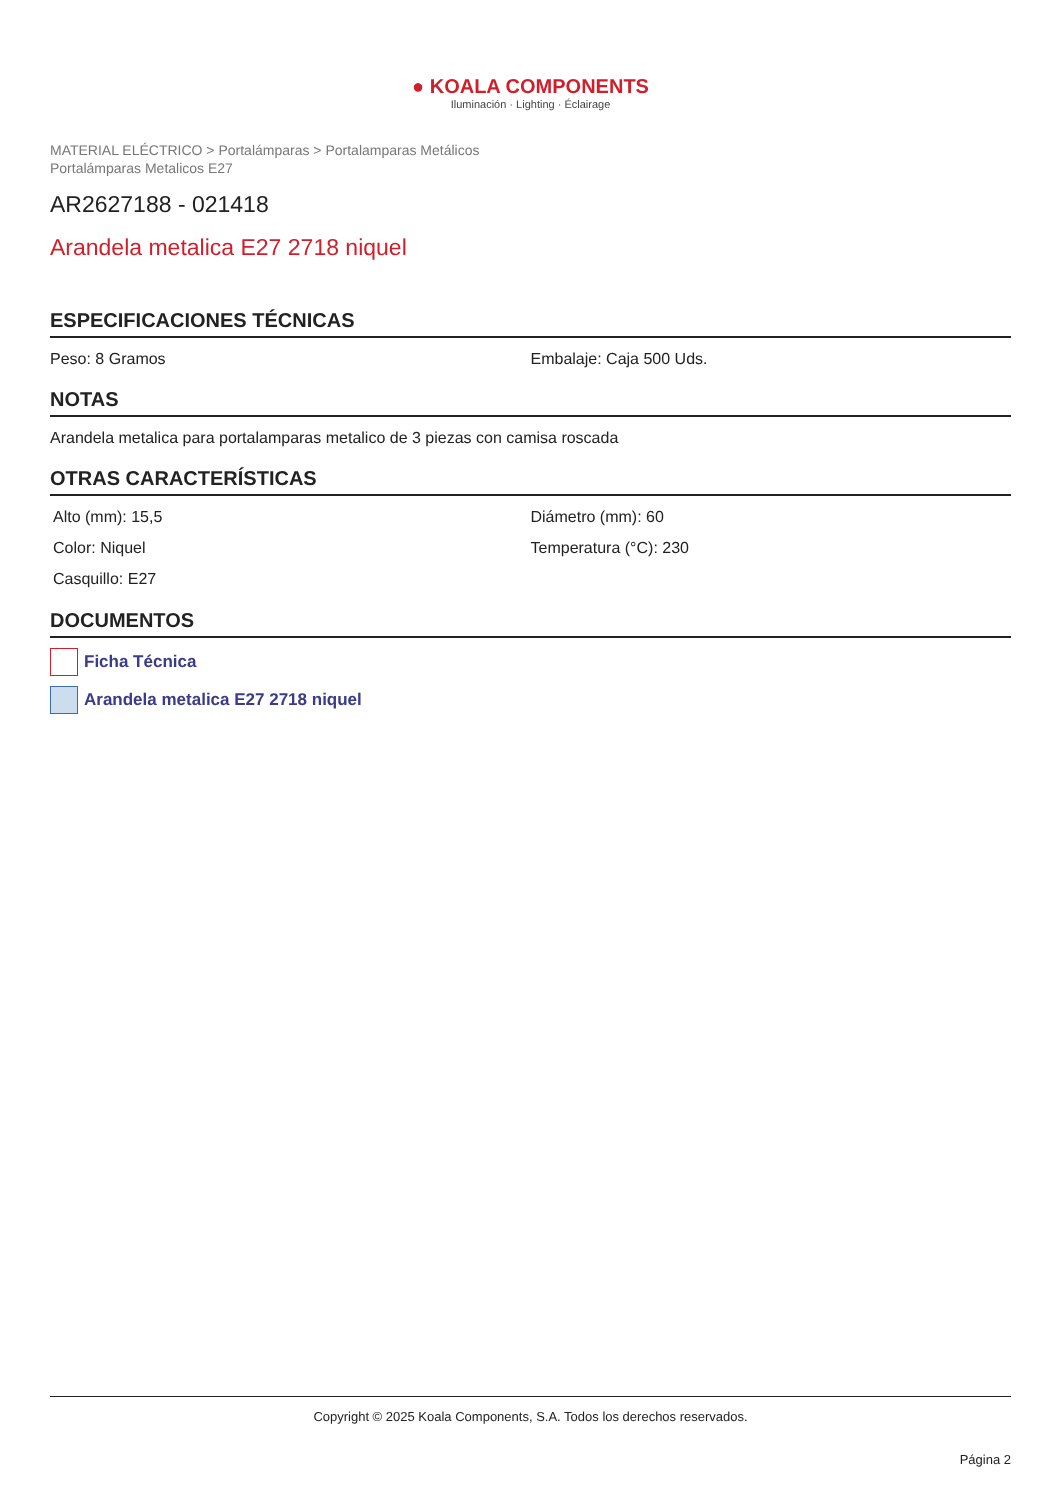● KOALA COMPONENTS
Iluminación · Lighting · Éclairage
MATERIAL ELÉCTRICO > Portalámparas > Portalamparas Metálicos
Portalámparas Metalicos E27
AR2627188 - 021418
Arandela metalica E27 2718 niquel
ESPECIFICACIONES TÉCNICAS
Peso: 8 Gramos Embalaje: Caja 500 Uds.
NOTAS
Arandela metalica para portalamparas metalico de 3 piezas con camisa roscada
OTRAS CARACTERÍSTICAS
Alto (mm): 15,5
Diámetro (mm): 60
Color: Niquel
Temperatura (°C): 230
Casquillo: E27
DOCUMENTOS
Ficha Técnica
Arandela metalica E27 2718 niquel
Copyright © 2025 Koala Components, S.A. Todos los derechos reservados.
Página 2